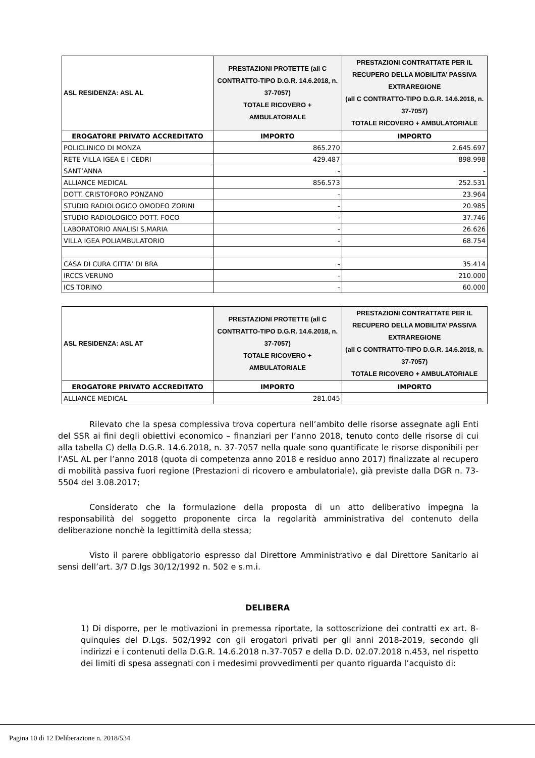| ASL RESIDENZA: ASL AL | PRESTAZIONI PROTETTE (all C CONTRATTO-TIPO D.G.R. 14.6.2018, n. 37-7057) TOTALE RICOVERO + AMBULATORIALE | PRESTAZIONI CONTRATTATE PER IL RECUPERO DELLA MOBILITA’ PASSIVA EXTRAREGIONE (all C CONTRATTO-TIPO D.G.R. 14.6.2018, n. 37-7057) TOTALE RICOVERO + AMBULATORIALE |
| --- | --- | --- |
| EROGATORE PRIVATO ACCREDITATO | IMPORTO | IMPORTO |
| POLICLINICO DI MONZA | 865.270 | 2.645.697 |
| RETE VILLA IGEA E I CEDRI | 429.487 | 898.998 |
| SANT’ANNA | - | - |
| ALLIANCE MEDICAL | 856.573 | 252.531 |
| DOTT. CRISTOFORO PONZANO | - | 23.964 |
| STUDIO RADIOLOGICO OMODEO ZORINI | - | 20.985 |
| STUDIO RADIOLOGICO DOTT. FOCO | - | 37.746 |
| LABORATORIO ANALISI S.MARIA | - | 26.626 |
| VILLA IGEA POLIAMBULATORIO | - | 68.754 |
| CASA DI CURA CITTA’ DI BRA | - | 35.414 |
| IRCCS VERUNO | - | 210.000 |
| ICS TORINO | - | 60.000 |
| ASL RESIDENZA: ASL AT | PRESTAZIONI PROTETTE (all C CONTRATTO-TIPO D.G.R. 14.6.2018, n. 37-7057) TOTALE RICOVERO + AMBULATORIALE | PRESTAZIONI CONTRATTATE PER IL RECUPERO DELLA MOBILITA’ PASSIVA EXTRAREGIONE (all C CONTRATTO-TIPO D.G.R. 14.6.2018, n. 37-7057) TOTALE RICOVERO + AMBULATORIALE |
| EROGATORE PRIVATO ACCREDITATO | IMPORTO | IMPORTO |
| ALLIANCE MEDICAL | 281.045 | |
Rilevato che la spesa complessiva trova copertura nell’ambito delle risorse assegnate agli Enti del SSR ai fini degli obiettivi economico – finanziari per l’anno 2018, tenuto conto delle risorse di cui alla tabella C) della D.G.R. 14.6.2018, n. 37-7057 nella quale sono quantificate le risorse disponibili per l’ASL AL per l’anno 2018 (quota di competenza anno 2018 e residuo anno 2017) finalizzate al recupero di mobilità passiva fuori regione (Prestazioni di ricovero e ambulatoriale), già previste dalla DGR n. 73-5504 del 3.08.2017;
Considerato che la formulazione della proposta di un atto deliberativo impegna la responsabilità del soggetto proponente circa la regolarità amministrativa del contenuto della deliberazione nonchè la legittimità della stessa;
Visto il parere obbligatorio espresso dal Direttore Amministrativo e dal Direttore Sanitario ai sensi dell’art. 3/7 D.lgs 30/12/1992 n. 502 e s.m.i.
DELIBERA
1) Di disporre, per le motivazioni in premessa riportate, la sottoscrizione dei contratti ex art. 8-quinquies del D.Lgs. 502/1992 con gli erogatori privati per gli anni 2018-2019, secondo gli indirizzi e i contenuti della D.G.R. 14.6.2018 n.37-7057 e della D.D. 02.07.2018 n.453, nel rispetto dei limiti di spesa assegnati con i medesimi provvedimenti per quanto riguarda l’acquisto di:
Pagina 10 di 12 Deliberazione n. 2018/534